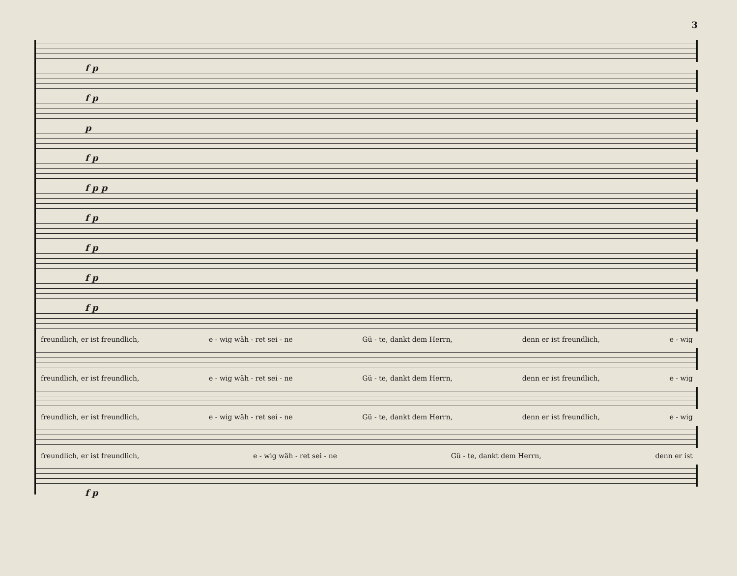3
f p
f p
p
f p
f p p
f p
f p
f p
f p
freundlich, er ist freundlich, e - wig wäh - ret sei - ne Gü - te, dankt dem Herrn, denn er ist freundlich, e - wig
freundlich, er ist freundlich, e - wig wäh - ret sei - ne Gü - te, dankt dem Herrn, denn er ist freundlich, e - wig
freundlich, er ist freundlich, e - wig wäh - ret sei - ne Gü - te, dankt dem Herrn, denn er ist freundlich, e - wig
freundlich, er ist freundlich, e - wig wäh - ret sei - ne Gü - te, dankt dem Herrn, denn er ist
f p